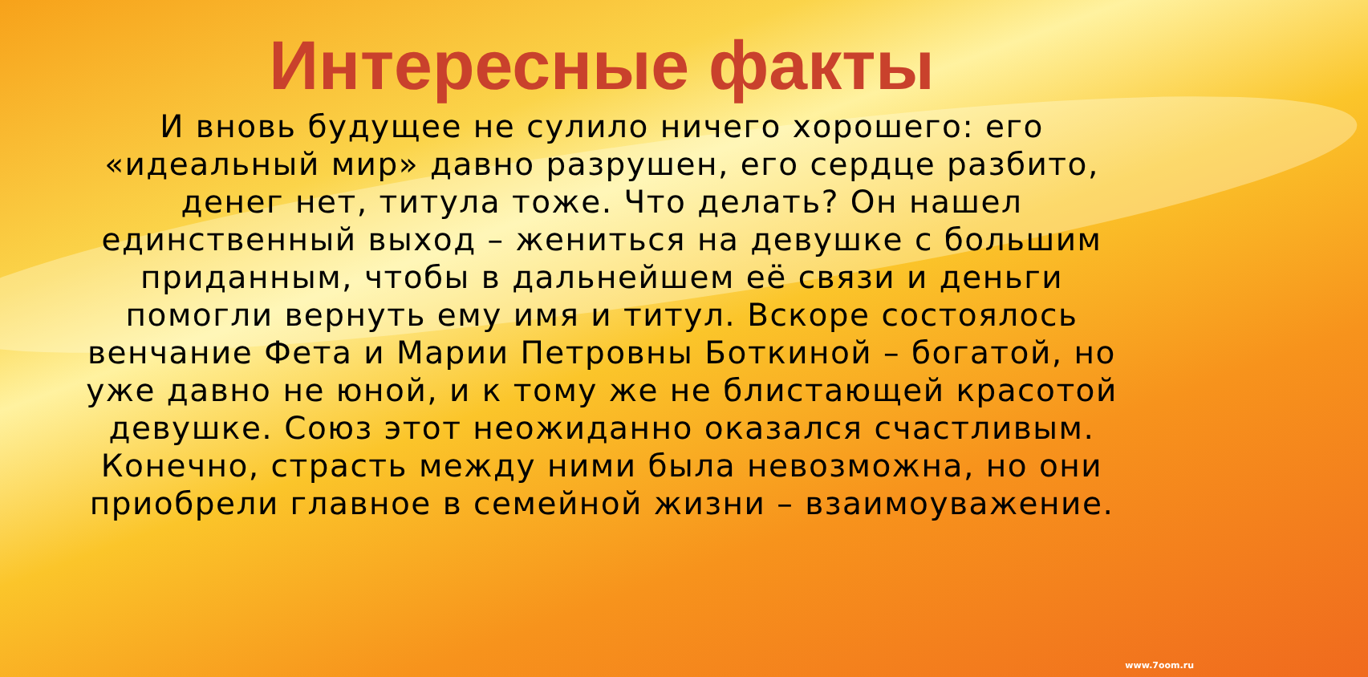Интересные факты
И вновь будущее не сулило ничего хорошего: его «идеальный мир» давно разрушен, его сердце разбито, денег нет, титула тоже. Что делать? Он нашел единственный выход – жениться на девушке с большим приданным, чтобы в дальнейшем её связи и деньги помогли вернуть ему имя и титул. Вскоре состоялось венчание Фета и Марии Петровны Боткиной – богатой, но уже давно не юной, и к тому же не блистающей красотой девушке. Союз этот неожиданно оказался счастливым. Конечно, страсть между ними была невозможна, но они приобрели главное в семейной жизни – взаимоуважение.
www.7oom.ru